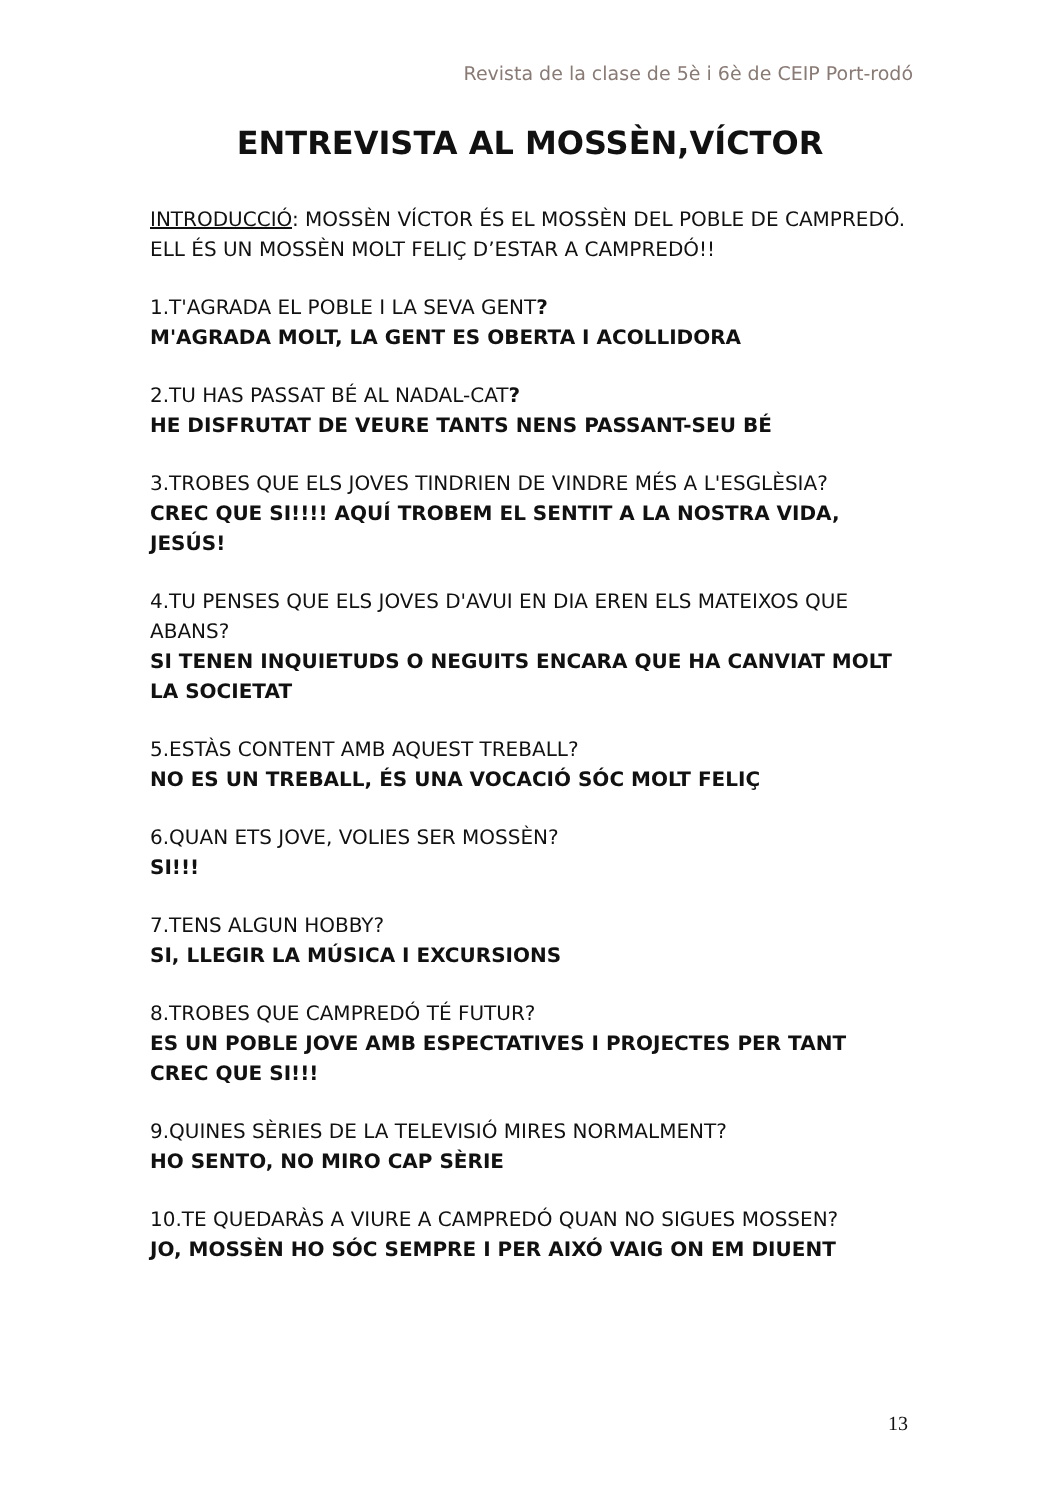Revista de la clase de 5è i 6è de CEIP Port-rodó
ENTREVISTA AL MOSSÈN,VÍCTOR
INTRODUCCIÓ: MOSSÈN VÍCTOR ÉS EL MOSSÈN DEL POBLE DE CAMPREDÓ. ELL ÉS UN MOSSÈN MOLT FELIÇ D’ESTAR A CAMPREDÓ!!
1.T'AGRADA EL POBLE I LA SEVA GENT?
M'AGRADA MOLT, LA GENT ES OBERTA I ACOLLIDORA
2.TU HAS PASSAT BÉ AL NADAL-CAT?
HE DISFRUTAT DE VEURE TANTS NENS PASSANT-SEU BÉ
3.TROBES QUE ELS JOVES TINDRIEN DE VINDRE MÉS A L'ESGLÈSIA?
CREC QUE SI!!!! AQUÍ TROBEM EL SENTIT A LA NOSTRA VIDA, JESÚS!
4.TU PENSES QUE ELS JOVES D'AVUI EN DIA EREN ELS MATEIXOS QUE ABANS?
SI TENEN INQUIETUDS O NEGUITS ENCARA QUE HA CANVIAT MOLT LA SOCIETAT
5.ESTÀS CONTENT AMB AQUEST TREBALL?
NO ES UN TREBALL, ÉS UNA VOCACIÓ SÓC MOLT FELIÇ
6.QUAN ETS JOVE, VOLIES SER MOSSÈN?
SI!!!
7.TENS ALGUN HOBBY?
SI, LLEGIR LA MÚSICA I EXCURSIONS
8.TROBES QUE CAMPREDÓ TÉ FUTUR?
ES UN POBLE JOVE AMB ESPECTATIVES I PROJECTES PER TANT CREC QUE SI!!!
9.QUINES SÈRIES DE LA TELEVISIÓ MIRES NORMALMENT?
HO SENTO, NO MIRO CAP SÈRIE
10.TE QUEDARÀS A VIURE A CAMPREDÓ QUAN NO SIGUES MOSSEN?
JO, MOSSÈN HO SÓC SEMPRE I PER AIXÓ VAIG ON EM DIUENT
13